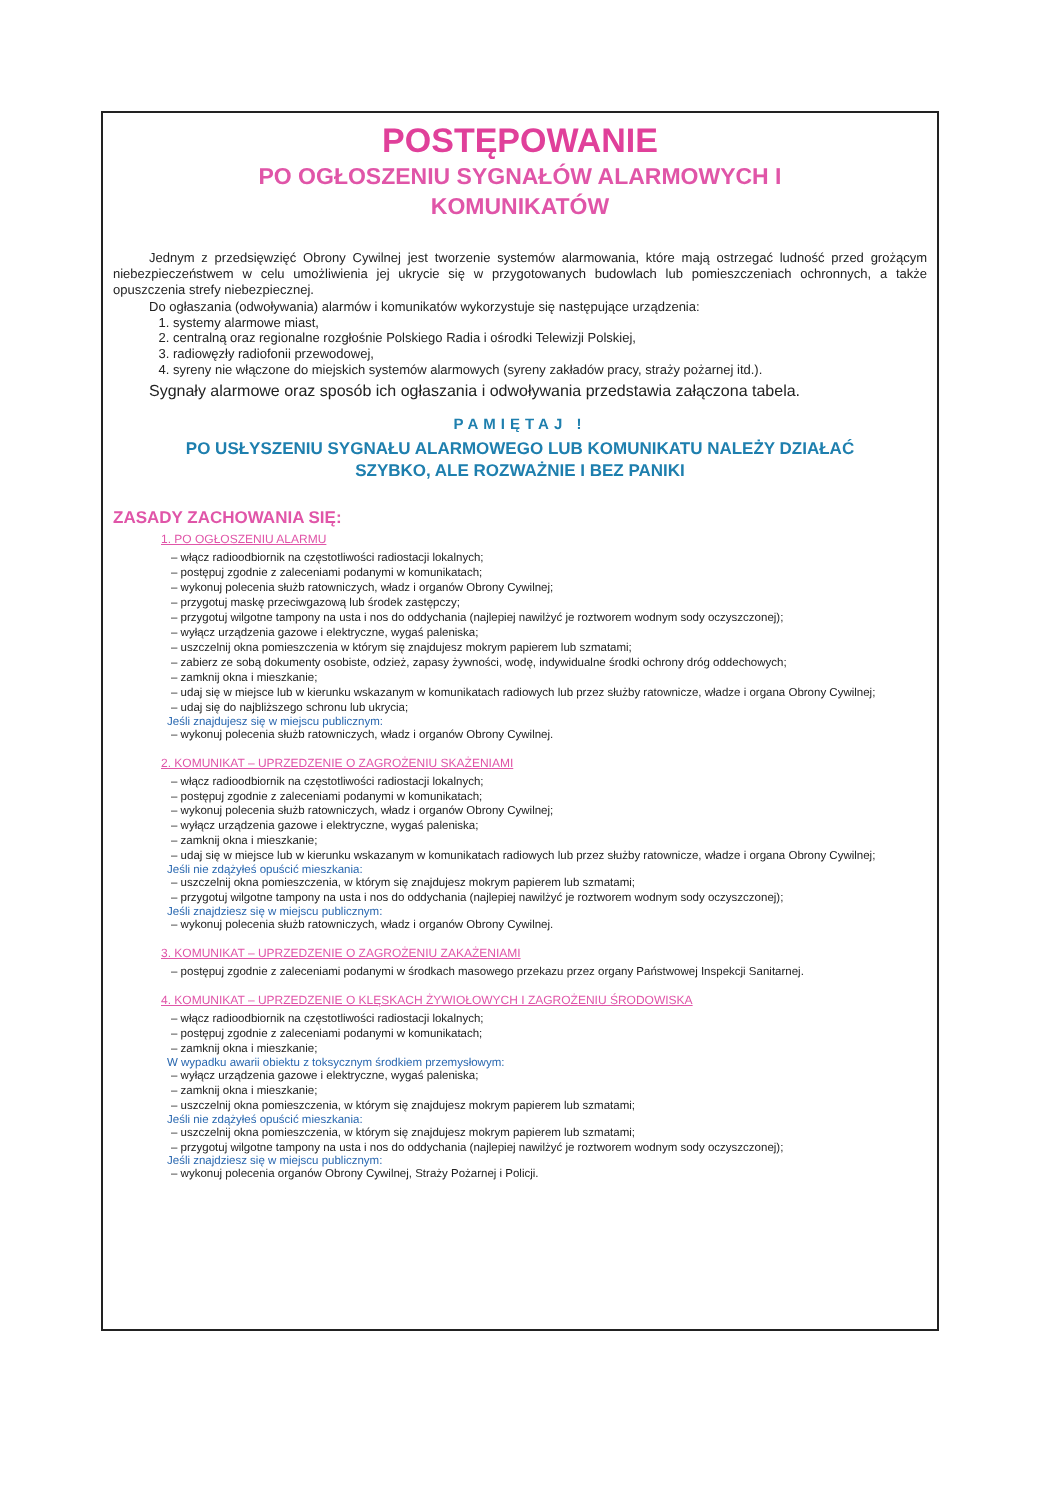POSTĘPOWANIE
PO OGŁOSZENIU SYGNAŁÓW ALARMOWYCH I
KOMUNIKATÓW
Jednym z przedsięwzięć Obrony Cywilnej jest tworzenie systemów alarmowania, które mają ostrzegać ludność przed grożącym niebezpieczeństwem w celu umożliwienia jej ukrycie się w przygotowanych budowlach lub pomieszczeniach ochronnych, a także opuszczenia strefy niebezpiecznej.
Do ogłaszania (odwoływania) alarmów i komunikatów wykorzystuje się następujące urządzenia:
1. systemy alarmowe miast,
2. centralną oraz regionalne rozgłośnie Polskiego Radia i ośrodki Telewizji Polskiej,
3. radiowęzły radiofonii przewodowej,
4. syreny nie włączone do miejskich systemów alarmowych (syreny zakładów pracy, straży pożarnej itd.).
Sygnały alarmowe oraz sposób ich ogłaszania i odwoływania przedstawia załączona tabela.
PAMIĘTAJ !
PO USŁYSZENIU SYGNAŁU ALARMOWEGO LUB KOMUNIKATU NALEŻY DZIAŁAĆ
SZYBKO, ALE ROZWAŻNIE I BEZ PANIKI
ZASADY ZACHOWANIA SIĘ:
1. PO OGŁOSZENIU ALARMU
– włącz radioodbiornik na częstotliwości radiostacji lokalnych;
– postępuj zgodnie z zaleceniami podanymi w komunikatach;
– wykonuj polecenia służb ratowniczych, władz i organów Obrony Cywilnej;
– przygotuj maskę przeciwgazową lub środek zastępczy;
– przygotuj wilgotne tampony na usta i nos do oddychania (najlepiej nawilżyć je roztworem wodnym sody oczyszczonej);
– wyłącz urządzenia gazowe i elektryczne, wygaś paleniska;
– uszczelnij okna pomieszczenia w którym się znajdujesz mokrym papierem lub szmatami;
– zabierz ze sobą dokumenty osobiste, odzież, zapasy żywności, wodę, indywidualne środki ochrony dróg oddechowych;
– zamknij okna i mieszkanie;
– udaj się w miejsce lub w kierunku wskazanym w komunikatach radiowych lub przez służby ratownicze, władze i organa Obrony Cywilnej;
– udaj się do najbliższego schronu lub ukrycia;
Jeśli znajdujesz się w miejscu publicznym:
– wykonuj polecenia służb ratowniczych, władz i organów Obrony Cywilnej.
2. KOMUNIKAT – UPRZEDZENIE O ZAGROŻENIU SKAŻENIAMI
– włącz radioodbiornik na częstotliwości radiostacji lokalnych;
– postępuj zgodnie z zaleceniami podanymi w komunikatach;
– wykonuj polecenia służb ratowniczych, władz i organów Obrony Cywilnej;
– wyłącz urządzenia gazowe i elektryczne, wygaś paleniska;
– zamknij okna i mieszkanie;
– udaj się w miejsce lub w kierunku wskazanym w komunikatach radiowych lub przez służby ratownicze, władze i organa Obrony Cywilnej;
Jeśli nie zdążyłeś opuścić mieszkania:
– uszczelnij okna pomieszczenia, w którym się znajdujesz mokrym papierem lub szmatami;
– przygotuj wilgotne tampony na usta i nos do oddychania (najlepiej nawilżyć je roztworem wodnym sody oczyszczonej);
Jeśli znajdziesz się w miejscu publicznym:
– wykonuj polecenia służb ratowniczych, władz i organów Obrony Cywilnej.
3. KOMUNIKAT – UPRZEDZENIE O ZAGROŻENIU ZAKAŻENIAMI
– postępuj zgodnie z zaleceniami podanymi w środkach masowego przekazu przez organy Państwowej Inspekcji Sanitarnej.
4. KOMUNIKAT – UPRZEDZENIE O KLĘSKACH ŻYWIOŁOWYCH I ZAGROŻENIU ŚRODOWISKA
– włącz radioodbiornik na częstotliwości radiostacji lokalnych;
– postępuj zgodnie z zaleceniami podanymi w komunikatach;
– zamknij okna i mieszkanie;
W wypadku awarii obiektu z toksycznym środkiem przemysłowym:
– wyłącz urządzenia gazowe i elektryczne, wygaś paleniska;
– zamknij okna i mieszkanie;
– uszczelnij okna pomieszczenia, w którym się znajdujesz mokrym papierem lub szmatami;
Jeśli nie zdążyłeś opuścić mieszkania:
– uszczelnij okna pomieszczenia, w którym się znajdujesz mokrym papierem lub szmatami;
– przygotuj wilgotne tampony na usta i nos do oddychania (najlepiej nawilżyć je roztworem wodnym sody oczyszczonej);
Jeśli znajdziesz się w miejscu publicznym:
– wykonuj polecenia organów Obrony Cywilnej, Straży Pożarnej i Policji.